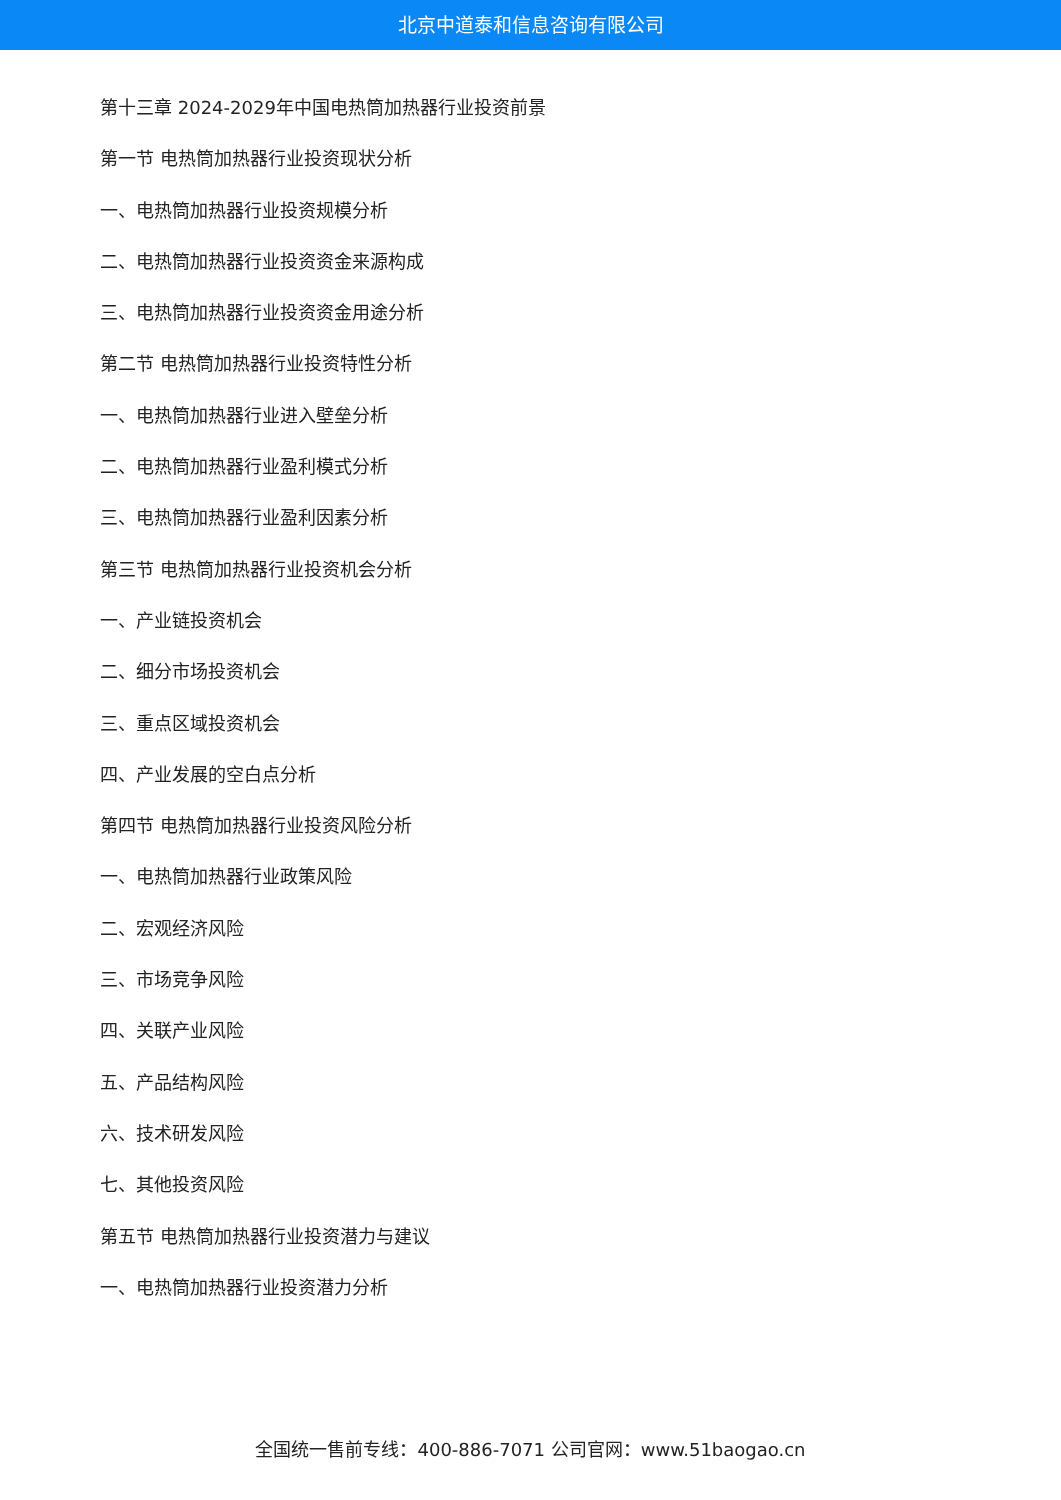北京中道泰和信息咨询有限公司
第十三章 2024-2029年中国电热筒加热器行业投资前景
第一节 电热筒加热器行业投资现状分析
一、电热筒加热器行业投资规模分析
二、电热筒加热器行业投资资金来源构成
三、电热筒加热器行业投资资金用途分析
第二节 电热筒加热器行业投资特性分析
一、电热筒加热器行业进入壁垒分析
二、电热筒加热器行业盈利模式分析
三、电热筒加热器行业盈利因素分析
第三节 电热筒加热器行业投资机会分析
一、产业链投资机会
二、细分市场投资机会
三、重点区域投资机会
四、产业发展的空白点分析
第四节 电热筒加热器行业投资风险分析
一、电热筒加热器行业政策风险
二、宏观经济风险
三、市场竞争风险
四、关联产业风险
五、产品结构风险
六、技术研发风险
七、其他投资风险
第五节 电热筒加热器行业投资潜力与建议
一、电热筒加热器行业投资潜力分析
全国统一售前专线：400-886-7071 公司官网：www.51baogao.cn